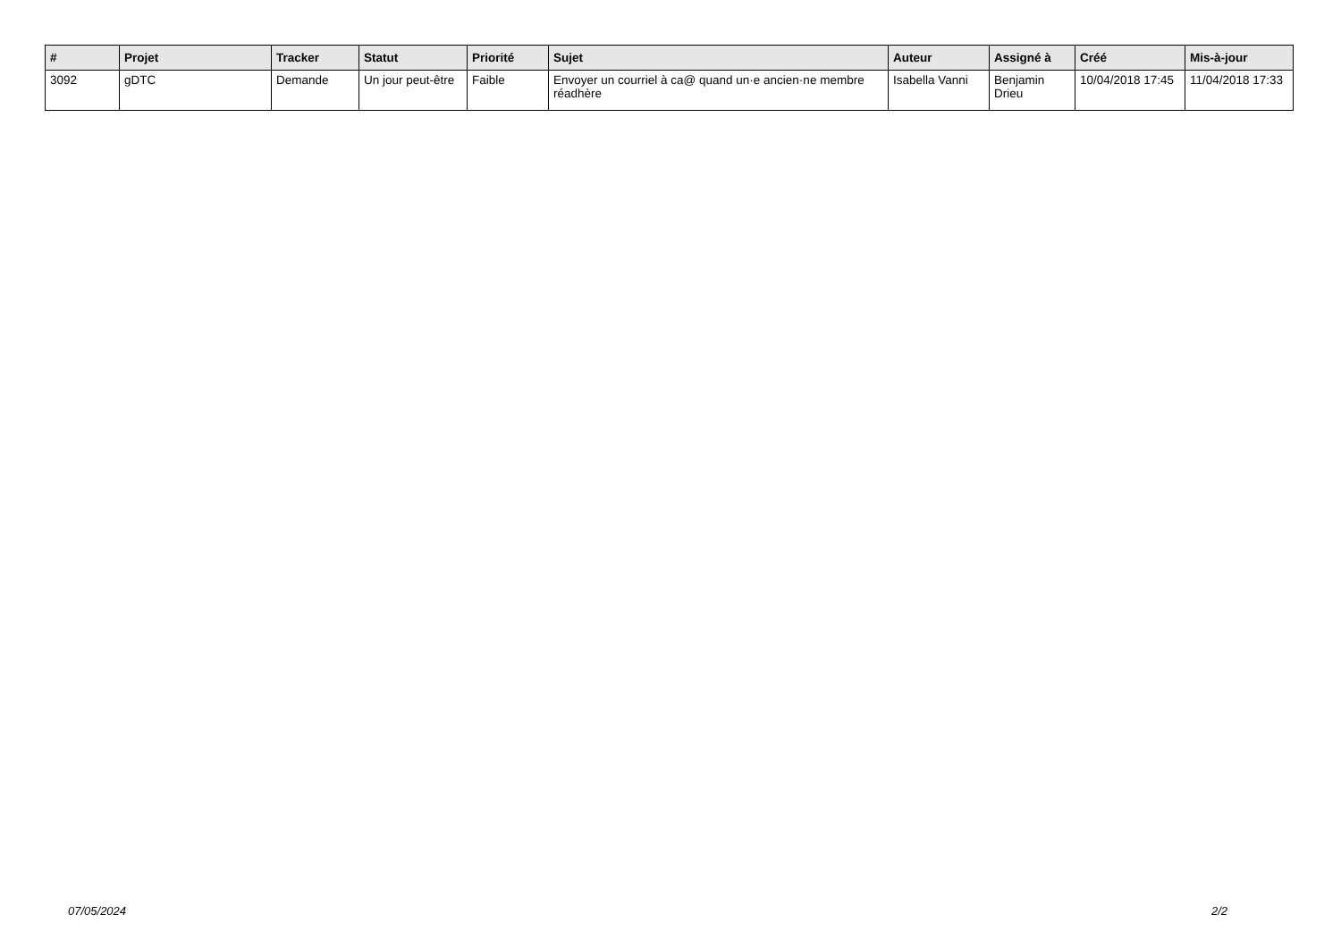| # | Projet | Tracker | Statut | Priorité | Sujet | Auteur | Assigné à | Créé | Mis-à-jour |
| --- | --- | --- | --- | --- | --- | --- | --- | --- | --- |
| 3092 | gDTC | Demande | Un jour peut-être | Faible | Envoyer un courriel à ca@ quand un·e ancien·ne membre réadhère | Isabella Vanni | Benjamin Drieu | 10/04/2018 17:45 | 11/04/2018 17:33 |
07/05/2024 2/2